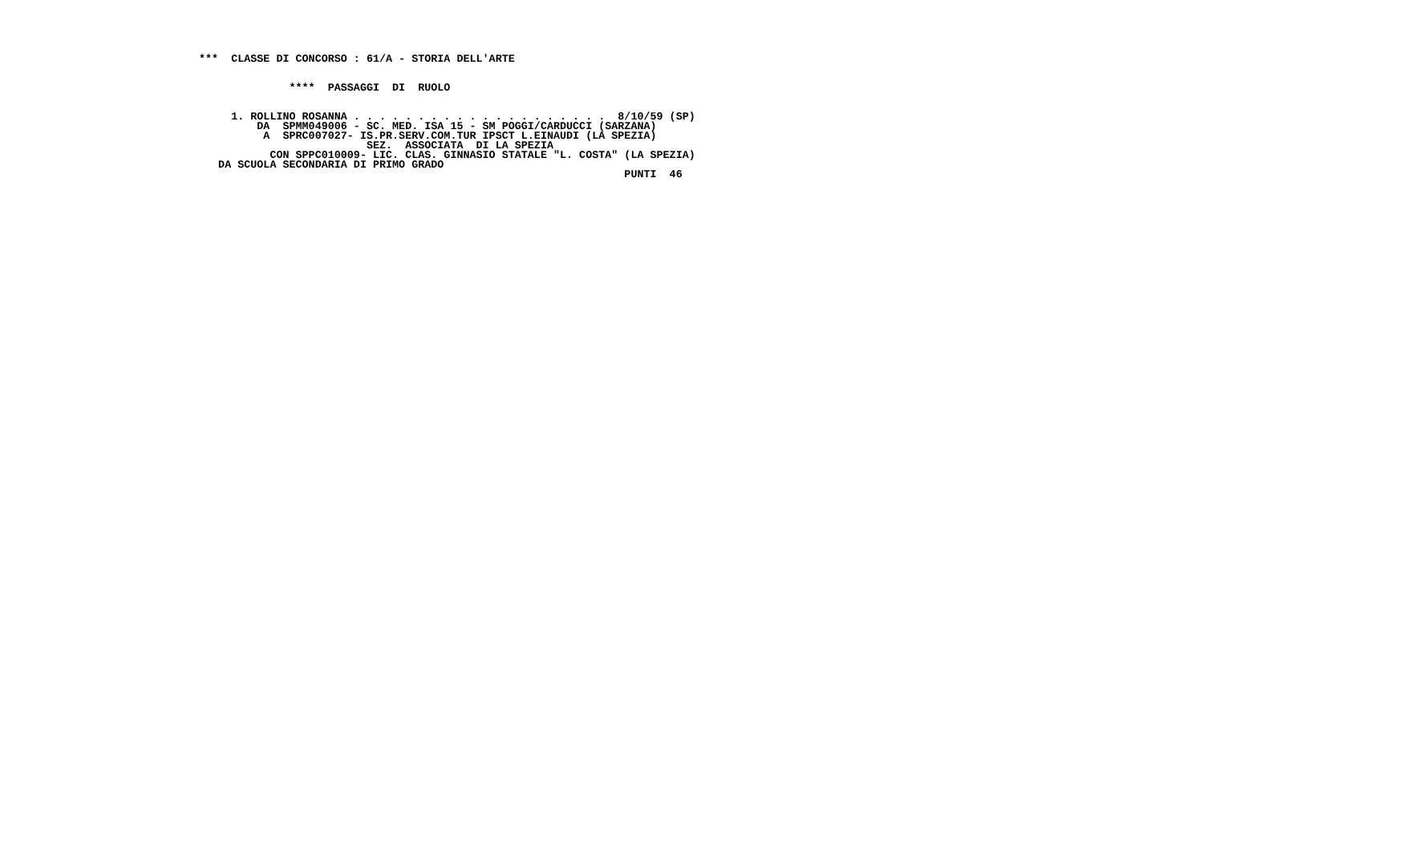***  CLASSE DI CONCORSO : 61/A - STORIA DELL'ARTE


              ****  PASSAGGI  DI  RUOLO


     1. ROLLINO ROSANNA . . . . . . . . . . . . . . . . . . . .  8/10/59 (SP)
         DA  SPMM049006 - SC. MED. ISA 15 - SM POGGI/CARDUCCI (SARZANA)
          A  SPRC007027- IS.PR.SERV.COM.TUR IPSCT L.EINAUDI (LA SPEZIA)
                          SEZ.  ASSOCIATA  DI LA SPEZIA
           CON SPPC010009- LIC. CLAS. GINNASIO STATALE "L. COSTA" (LA SPEZIA)
   DA SCUOLA SECONDARIA DI PRIMO GRADO
                                                                  PUNTI  46